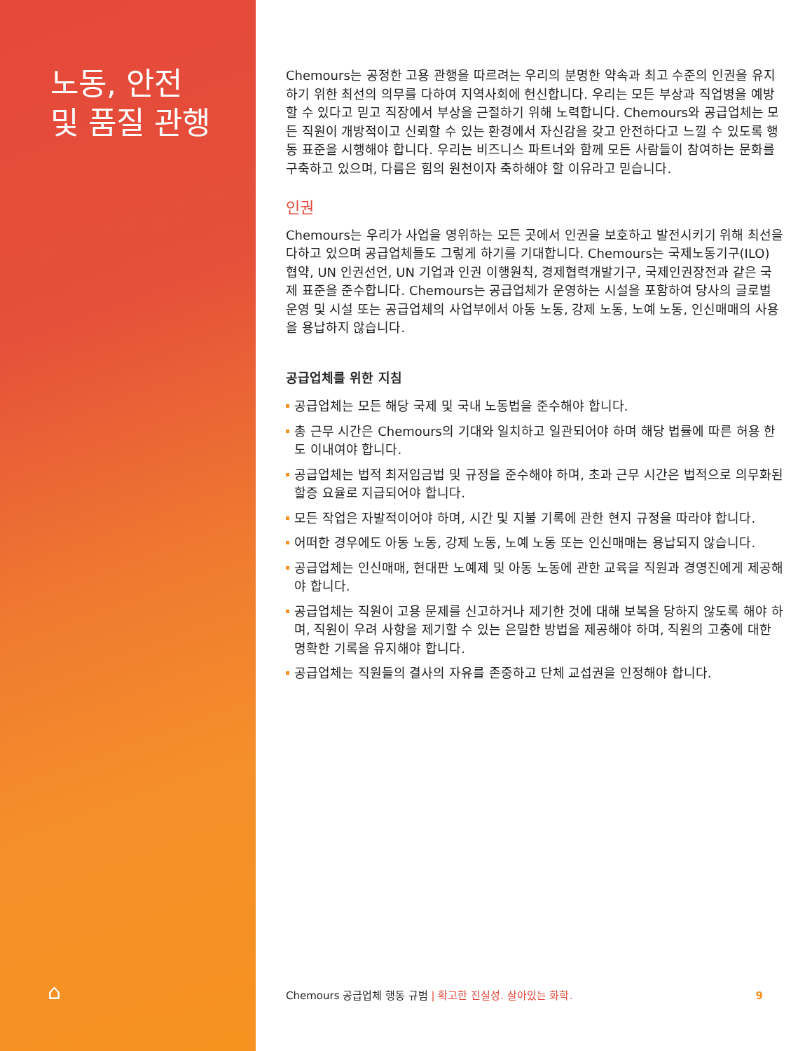노동, 안전
및 품질 관행
⌂
Chemours는 공정한 고용 관행을 따르려는 우리의 분명한 약속과 최고 수준의 인권을 유지하기 위한 최선의 의무를 다하여 지역사회에 헌신합니다. 우리는 모든 부상과 직업병을 예방할 수 있다고 믿고 직장에서 부상을 근절하기 위해 노력합니다. Chemours와 공급업체는 모든 직원이 개방적이고 신뢰할 수 있는 환경에서 자신감을 갖고 안전하다고 느낄 수 있도록 행동 표준을 시행해야 합니다. 우리는 비즈니스 파트너와 함께 모든 사람들이 참여하는 문화를 구축하고 있으며, 다름은 힘의 원천이자 축하해야 할 이유라고 믿습니다.
인권
Chemours는 우리가 사업을 영위하는 모든 곳에서 인권을 보호하고 발전시키기 위해 최선을 다하고 있으며 공급업체들도 그렇게 하기를 기대합니다. Chemours는 국제노동기구(ILO) 협약, UN 인권선언, UN 기업과 인권 이행원칙, 경제협력개발기구, 국제인권장전과 같은 국제 표준을 준수합니다. Chemours는 공급업체가 운영하는 시설을 포함하여 당사의 글로벌 운영 및 시설 또는 공급업체의 사업부에서 아동 노동, 강제 노동, 노예 노동, 인신매매의 사용을 용납하지 않습니다.
공급업체를 위한 지침
공급업체는 모든 해당 국제 및 국내 노동법을 준수해야 합니다.
총 근무 시간은 Chemours의 기대와 일치하고 일관되어야 하며 해당 법률에 따른 허용 한도 이내여야 합니다.
공급업체는 법적 최저임금법 및 규정을 준수해야 하며, 초과 근무 시간은 법적으로 의무화된 할증 요율로 지급되어야 합니다.
모든 작업은 자발적이어야 하며, 시간 및 지불 기록에 관한 현지 규정을 따라야 합니다.
어떠한 경우에도 아동 노동, 강제 노동, 노예 노동 또는 인신매매는 용납되지 않습니다.
공급업체는 인신매매, 현대판 노예제 및 아동 노동에 관한 교육을 직원과 경영진에게 제공해야 합니다.
공급업체는 직원이 고용 문제를 신고하거나 제기한 것에 대해 보복을 당하지 않도록 해야 하며, 직원이 우려 사항을 제기할 수 있는 은밀한 방법을 제공해야 하며, 직원의 고충에 대한 명확한 기록을 유지해야 합니다.
공급업체는 직원들의 결사의 자유를 존중하고 단체 교섭권을 인정해야 합니다.
Chemours 공급업체 행동 규범 | 확고한 진실성. 살아있는 화학. 9